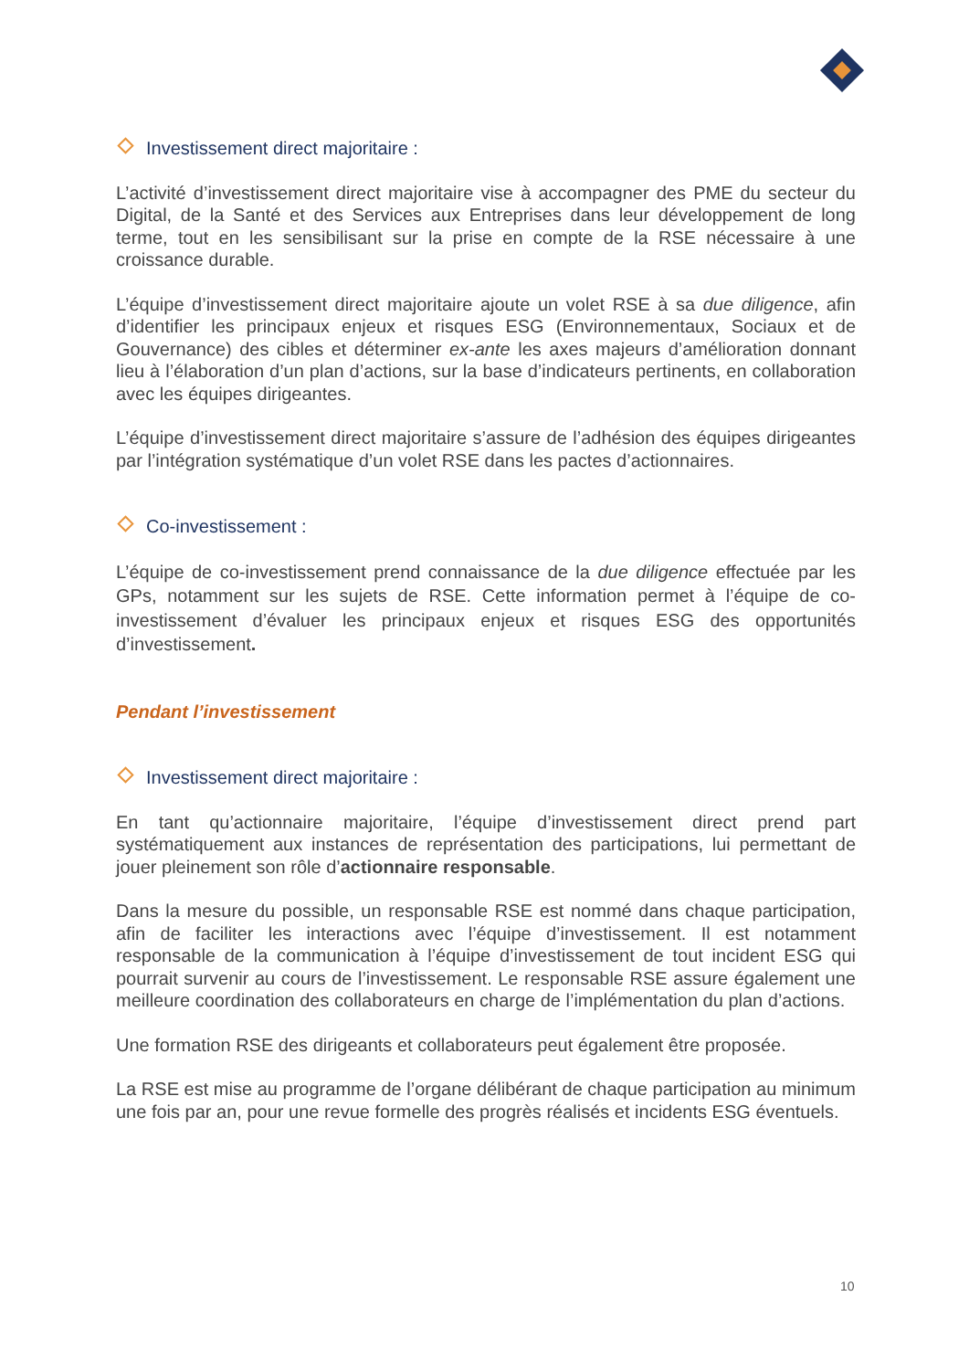Investissement direct majoritaire :
L’activité d’investissement direct majoritaire vise à accompagner des PME du secteur du Digital, de la Santé et des Services aux Entreprises dans leur développement de long terme, tout en les sensibilisant sur la prise en compte de la RSE nécessaire à une croissance durable.
L’équipe d’investissement direct majoritaire ajoute un volet RSE à sa due diligence, afin d’identifier les principaux enjeux et risques ESG (Environnementaux, Sociaux et de Gouvernance) des cibles et déterminer ex-ante les axes majeurs d’amélioration donnant lieu à l’élaboration d’un plan d’actions, sur la base d’indicateurs pertinents, en collaboration avec les équipes dirigeantes.
L’équipe d’investissement direct majoritaire s’assure de l’adhésion des équipes dirigeantes par l’intégration systématique d’un volet RSE dans les pactes d’actionnaires.
Co-investissement :
L’équipe de co-investissement prend connaissance de la due diligence effectuée par les GPs, notamment sur les sujets de RSE. Cette information permet à l’équipe de co-investissement d’évaluer les principaux enjeux et risques ESG des opportunités d’investissement.
Pendant l’investissement
Investissement direct majoritaire :
En tant qu’actionnaire majoritaire, l’équipe d’investissement direct prend part systématiquement aux instances de représentation des participations, lui permettant de jouer pleinement son rôle d’actionnaire responsable.
Dans la mesure du possible, un responsable RSE est nommé dans chaque participation, afin de faciliter les interactions avec l’équipe d’investissement. Il est notamment responsable de la communication à l’équipe d’investissement de tout incident ESG qui pourrait survenir au cours de l’investissement. Le responsable RSE assure également une meilleure coordination des collaborateurs en charge de l’implémentation du plan d’actions.
Une formation RSE des dirigeants et collaborateurs peut également être proposée.
La RSE est mise au programme de l’organe délibérant de chaque participation au minimum une fois par an, pour une revue formelle des progrès réalisés et incidents ESG éventuels.
10